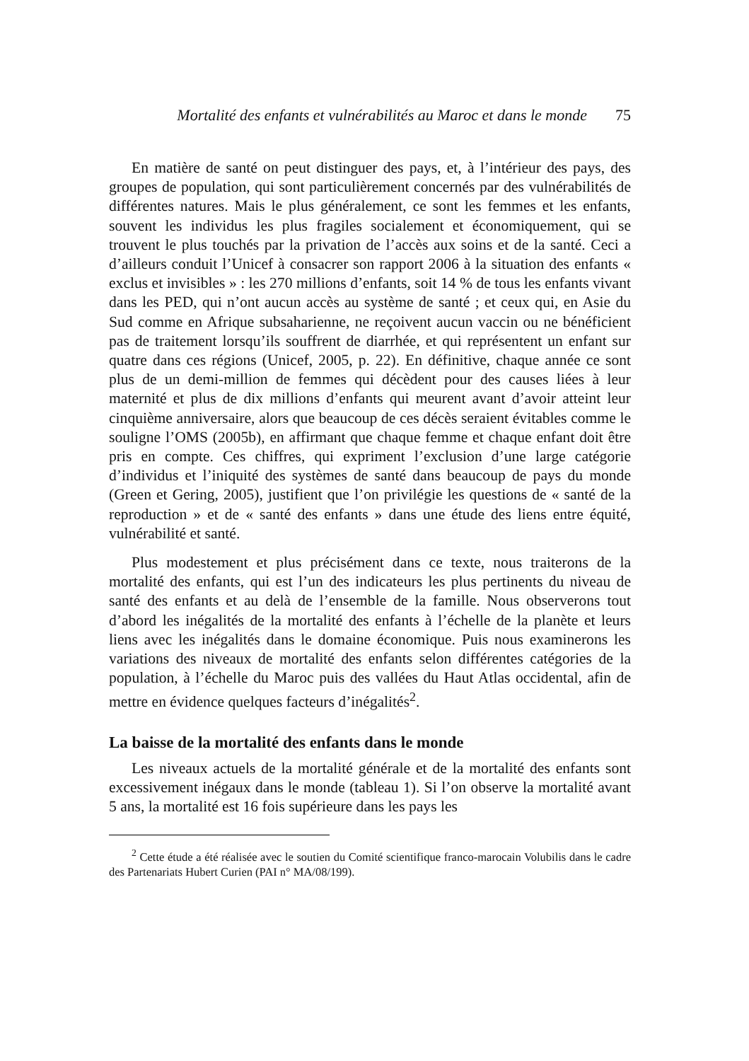Mortalité des enfants et vulnérabilités au Maroc et dans le monde 75
En matière de santé on peut distinguer des pays, et, à l’intérieur des pays, des groupes de population, qui sont particulièrement concernés par des vulnérabilités de différentes natures. Mais le plus généralement, ce sont les femmes et les enfants, souvent les individus les plus fragiles socialement et économiquement, qui se trouvent le plus touchés par la privation de l’accès aux soins et de la santé. Ceci a d’ailleurs conduit l’Unicef à consacrer son rapport 2006 à la situation des enfants « exclus et invisibles » : les 270 millions d’enfants, soit 14 % de tous les enfants vivant dans les PED, qui n’ont aucun accès au système de santé ; et ceux qui, en Asie du Sud comme en Afrique subsaharienne, ne reçoivent aucun vaccin ou ne bénéficient pas de traitement lorsqu’ils souffrent de diarrhée, et qui représentent un enfant sur quatre dans ces régions (Unicef, 2005, p. 22). En définitive, chaque année ce sont plus de un demi-million de femmes qui décèdent pour des causes liées à leur maternité et plus de dix millions d’enfants qui meurent avant d’avoir atteint leur cinquième anniversaire, alors que beaucoup de ces décès seraient évitables comme le souligne l’OMS (2005b), en affirmant que chaque femme et chaque enfant doit être pris en compte. Ces chiffres, qui expriment l’exclusion d’une large catégorie d’individus et l’iniquité des systèmes de santé dans beaucoup de pays du monde (Green et Gering, 2005), justifient que l’on privilégie les questions de « santé de la reproduction » et de « santé des enfants » dans une étude des liens entre équité, vulnérabilité et santé.
Plus modestement et plus précisément dans ce texte, nous traiterons de la mortalité des enfants, qui est l’un des indicateurs les plus pertinents du niveau de santé des enfants et au delà de l’ensemble de la famille. Nous observerons tout d’abord les inégalités de la mortalité des enfants à l’échelle de la planète et leurs liens avec les inégalités dans le domaine économique. Puis nous examinerons les variations des niveaux de mortalité des enfants selon différentes catégories de la population, à l’échelle du Maroc puis des vallées du Haut Atlas occidental, afin de mettre en évidence quelques facteurs d’inégalités<sup>2</sup>.
La baisse de la mortalité des enfants dans le monde
Les niveaux actuels de la mortalité générale et de la mortalité des enfants sont excessivement inégaux dans le monde (tableau 1). Si l’on observe la mortalité avant 5 ans, la mortalité est 16 fois supérieure dans les pays les
<sup>2</sup> Cette étude a été réalisée avec le soutien du Comité scientifique franco-marocain Volubilis dans le cadre des Partenariats Hubert Curien (PAI n° MA/08/199).